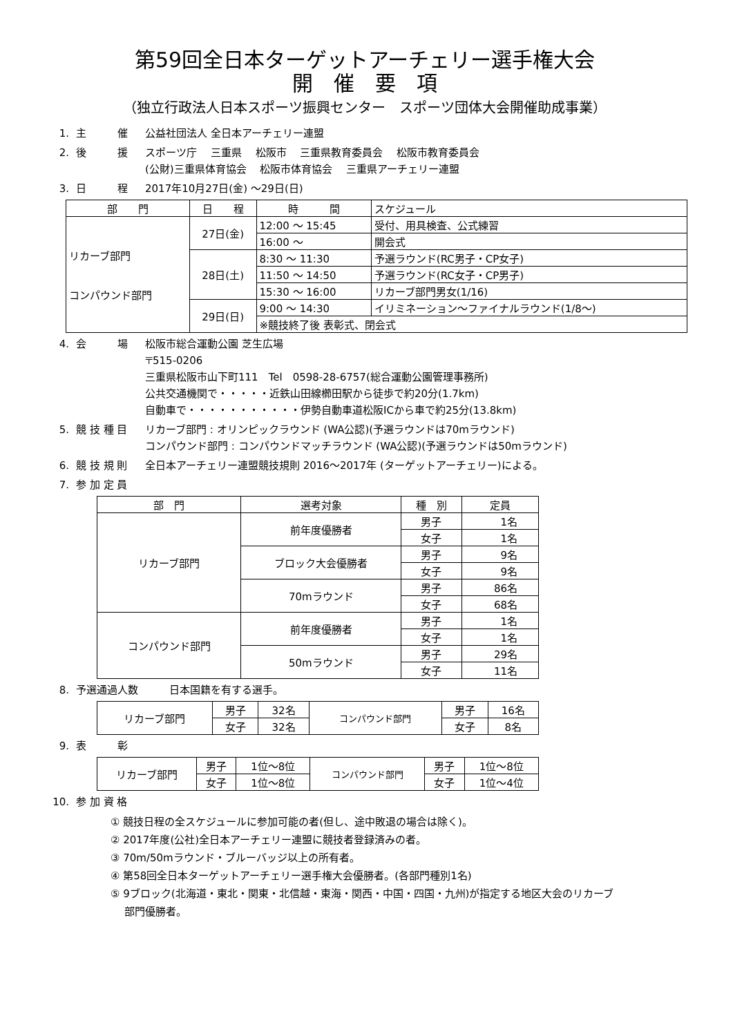第59回全日本ターゲットアーチェリー選手権大会
開　催　要　項
（独立行政法人日本スポーツ振興センター　スポーツ団体大会開催助成事業）
1. 主　　　催 公益社団法人 全日本アーチェリー連盟
2. 後　　　援 スポーツ庁　 三重県　 松阪市　 三重県教育委員会　 松阪市教育委員会
(公財)三重県体育協会　 松阪市体育協会　 三重県アーチェリー連盟
3. 日　　　程 2017年10月27日(金) ～29日(日)
| 部 門 | 日 程 | 時 間 | スケジュール |
| --- | --- | --- | --- |
| リカーブ部門 コンパウンド部門 | 27日(金) | 12:00 ～ 15:45 | 受付、用具検査、公式練習 |
| | | 16:00 ～ | 開会式 |
| | 28日(土) | 8:30 ～ 11:30 | 予選ラウンド(RC男子・CP女子) |
| | | 11:50 ～ 14:50 | 予選ラウンド(RC女子・CP男子) |
| | | 15:30 ～ 16:00 | リカーブ部門男女(1/16) |
| | 29日(日) | 9:00 ～ 14:30 | イリミネーション～ファイナルラウンド(1/8～) |
| | | ※競技終了後 表彰式、閉会式 | |
4. 会　　　場 松阪市総合運動公園 芝生広場
〒515-0206
三重県松阪市山下町111　Tel　0598-28-6757(総合運動公園管理事務所)
公共交通機関で・・・・・近鉄山田線櫛田駅から徒歩で約20分(1.7km)
自動車で・・・・・・・・・・・伊勢自動車道松阪ICから車で約25分(13.8km)
5. 競 技 種 目 リカーブ部門 : オリンピックラウンド (WA公認)(予選ラウンドは70mラウンド)
コンパウンド部門 : コンパウンドマッチラウンド (WA公認)(予選ラウンドは50mラウンド)
6. 競 技 規 則 全日本アーチェリー連盟競技規則 2016～2017年 (ターゲットアーチェリー)による。
7. 参 加 定 員
| 部 門 | 選考対象 | 種 別 | 定員 |
| --- | --- | --- | --- |
| リカーブ部門 | 前年度優勝者 | 男子 | 1名 |
| | | 女子 | 1名 |
| | ブロック大会優勝者 | 男子 | 9名 |
| | | 女子 | 9名 |
| | 70mラウンド | 男子 | 86名 |
| | | 女子 | 68名 |
| コンパウンド部門 | 前年度優勝者 | 男子 | 1名 |
| | | 女子 | 1名 |
| | 50mラウンド | 男子 | 29名 |
| | | 女子 | 11名 |
8. 予選通過人数　　　日本国籍を有する選手。
| リカーブ部門 | 男子 | 32名 | コンパウンド部門 | 男子 | 16名 |
| | 女子 | 32名 | | 女子 | 8名 |
9. 表　　　彰
| リカーブ部門 | 男子 | 1位～8位 | コンパウンド部門 | 男子 | 1位～8位 |
| | 女子 | 1位～8位 | | 女子 | 1位～4位 |
10. 参 加 資 格
① 競技日程の全スケジュールに参加可能の者(但し、途中敗退の場合は除く)。
② 2017年度(公社)全日本アーチェリー連盟に競技者登録済みの者。
③ 70m/50mラウンド・ブルーバッジ以上の所有者。
④ 第58回全日本ターゲットアーチェリー選手権大会優勝者。(各部門種別1名)
⑤ 9ブロック(北海道・東北・関東・北信越・東海・関西・中国・四国・九州)が指定する地区大会のリカーブ
　 部門優勝者。